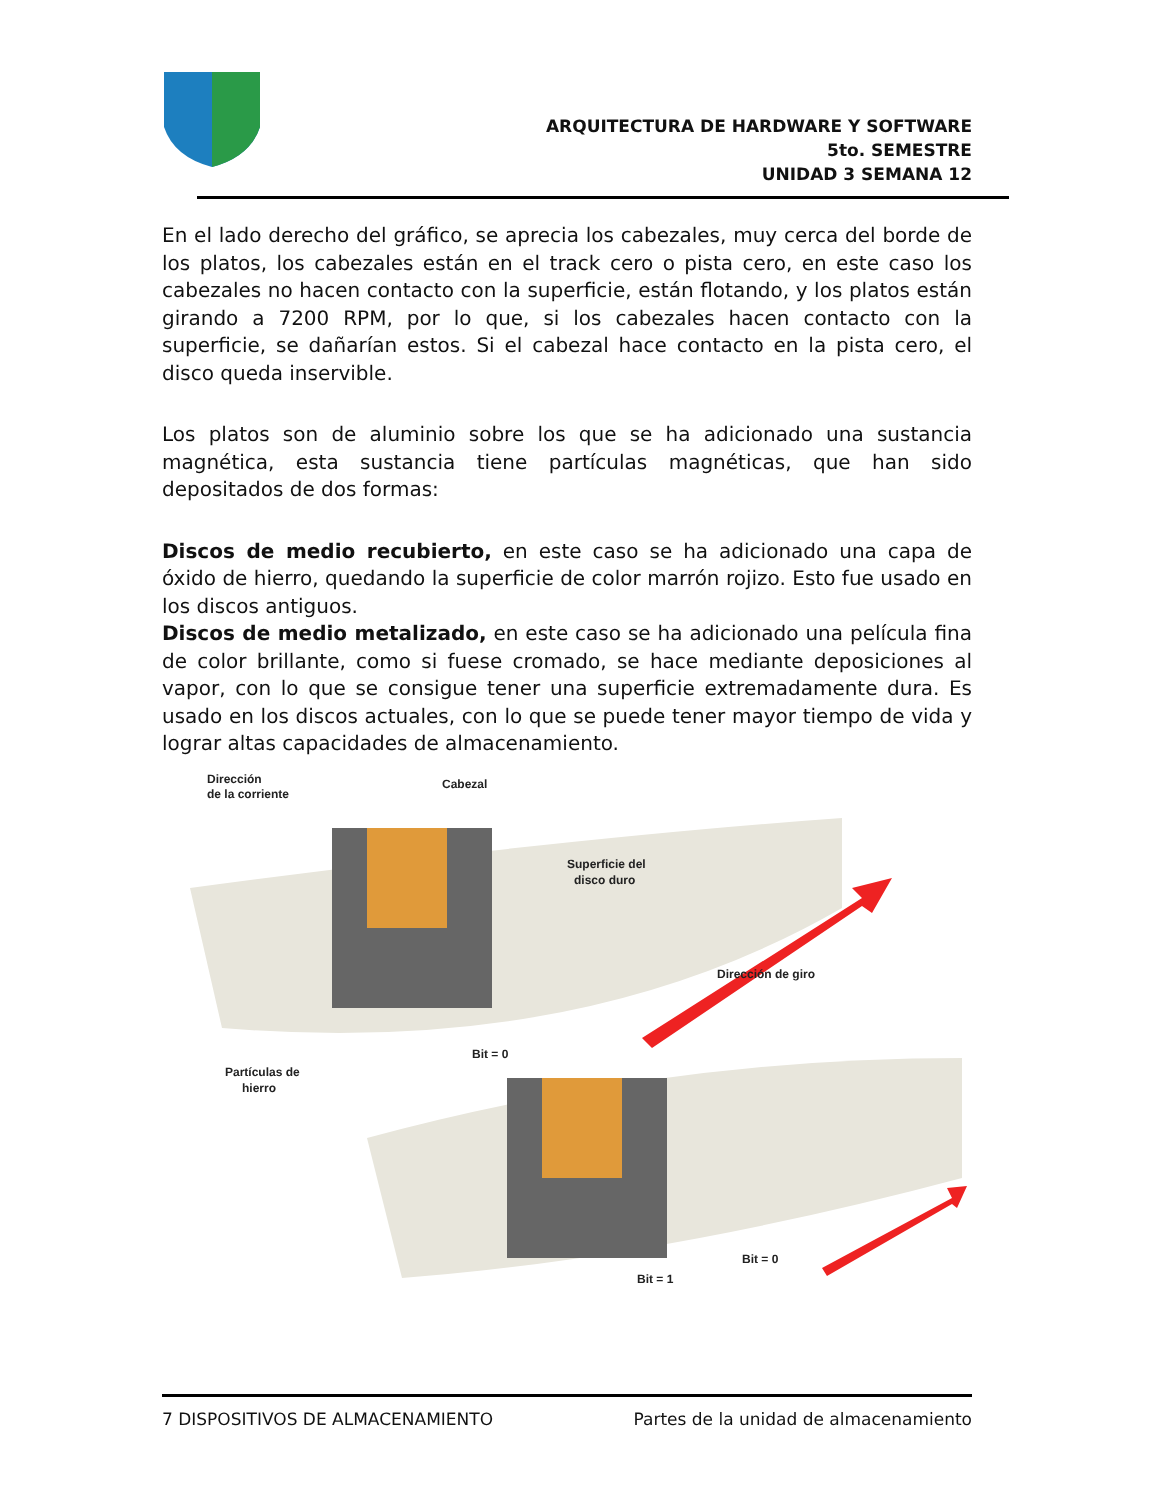ARQUITECTURA DE HARDWARE Y SOFTWARE
5to. SEMESTRE
UNIDAD 3 SEMANA 12
En el lado derecho del gráfico, se aprecia los cabezales, muy cerca del borde de los platos, los cabezales están en el track cero o pista cero, en este caso los cabezales no hacen contacto con la superficie, están flotando, y los platos están girando a 7200 RPM, por lo que, si los cabezales hacen contacto con la superficie, se dañarían estos. Si el cabezal hace contacto en la pista cero, el disco queda inservible.
Los platos son de aluminio sobre los que se ha adicionado una sustancia magnética, esta sustancia tiene partículas magnéticas, que han sido depositados de dos formas:
Discos de medio recubierto, en este caso se ha adicionado una capa de óxido de hierro, quedando la superficie de color marrón rojizo. Esto fue usado en los discos antiguos.
Discos de medio metalizado, en este caso se ha adicionado una película fina de color brillante, como si fuese cromado, se hace mediante deposiciones al vapor, con lo que se consigue tener una superficie extremadamente dura. Es usado en los discos actuales, con lo que se puede tener mayor tiempo de vida y lograr altas capacidades de almacenamiento.
Dirección
de la corriente
Cabezal
Superficie del
disco duro
Dirección de giro
Bit = 0
Partículas de
hierro
Bit = 1
Bit = 0
7 DISPOSITIVOS DE ALMACENAMIENTO Partes de la unidad de almacenamiento